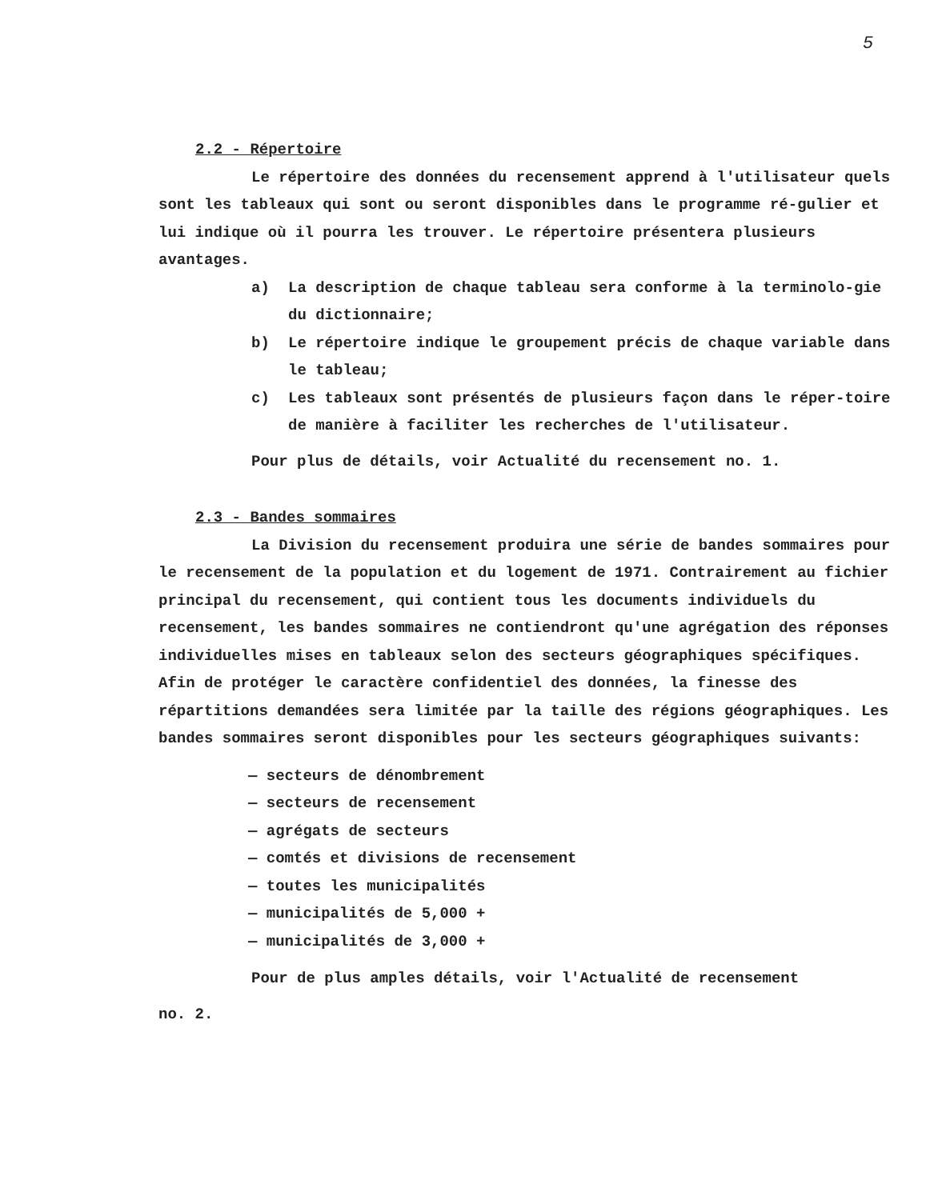5
2.2 - Répertoire
Le répertoire des données du recensement apprend à l'utilisateur quels sont les tableaux qui sont ou seront disponibles dans le programme ré-gulier et lui indique où il pourra les trouver. Le répertoire présentera plusieurs avantages.
a) La description de chaque tableau sera conforme à la terminolo-gie du dictionnaire;
b) Le répertoire indique le groupement précis de chaque variable dans le tableau;
c) Les tableaux sont présentés de plusieurs façon dans le réper-toire de manière à faciliter les recherches de l'utilisateur.
Pour plus de détails, voir Actualité du recensement no. 1.
2.3 - Bandes sommaires
La Division du recensement produira une série de bandes sommaires pour le recensement de la population et du logement de 1971. Contrairement au fichier principal du recensement, qui contient tous les documents individuels du recensement, les bandes sommaires ne contiendront qu'une agrégation des réponses individuelles mises en tableaux selon des secteurs géographiques spécifiques. Afin de protéger le caractère confidentiel des données, la finesse des répartitions demandées sera limitée par la taille des régions géographiques. Les bandes sommaires seront disponibles pour les secteurs géographiques suivants:
— secteurs de dénombrement
— secteurs de recensement
— agrégats de secteurs
— comtés et divisions de recensement
— toutes les municipalités
— municipalités de 5,000 +
— municipalités de 3,000 +
Pour de plus amples détails, voir l'Actualité de recensement
no. 2.